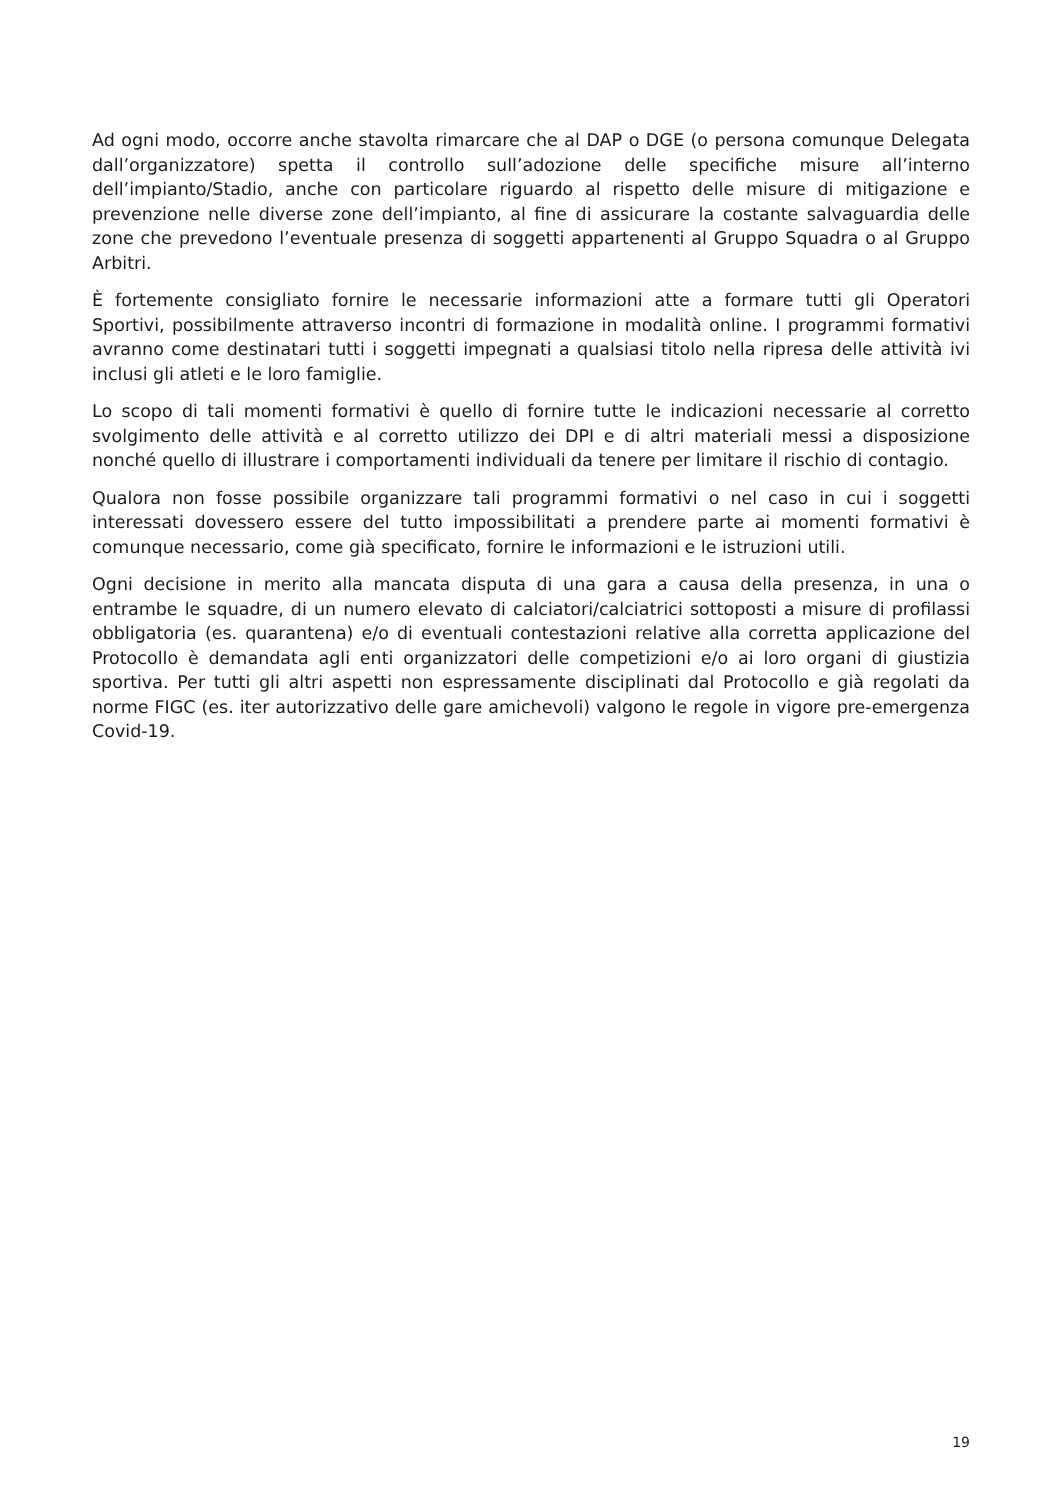Ad ogni modo, occorre anche stavolta rimarcare che al DAP o DGE (o persona comunque Delegata dall’organizzatore) spetta il controllo sull’adozione delle specifiche misure all’interno dell’impianto/Stadio, anche con particolare riguardo al rispetto delle misure di mitigazione e prevenzione nelle diverse zone dell’impianto, al fine di assicurare la costante salvaguardia delle zone che prevedono l’eventuale presenza di soggetti appartenenti al Gruppo Squadra o al Gruppo Arbitri.
È fortemente consigliato fornire le necessarie informazioni atte a formare tutti gli Operatori Sportivi, possibilmente attraverso incontri di formazione in modalità online. I programmi formativi avranno come destinatari tutti i soggetti impegnati a qualsiasi titolo nella ripresa delle attività ivi inclusi gli atleti e le loro famiglie.
Lo scopo di tali momenti formativi è quello di fornire tutte le indicazioni necessarie al corretto svolgimento delle attività e al corretto utilizzo dei DPI e di altri materiali messi a disposizione nonché quello di illustrare i comportamenti individuali da tenere per limitare il rischio di contagio.
Qualora non fosse possibile organizzare tali programmi formativi o nel caso in cui i soggetti interessati dovessero essere del tutto impossibilitati a prendere parte ai momenti formativi è comunque necessario, come già specificato, fornire le informazioni e le istruzioni utili.
Ogni decisione in merito alla mancata disputa di una gara a causa della presenza, in una o entrambe le squadre, di un numero elevato di calciatori/calciatrici sottoposti a misure di profilassi obbligatoria (es. quarantena) e/o di eventuali contestazioni relative alla corretta applicazione del Protocollo è demandata agli enti organizzatori delle competizioni e/o ai loro organi di giustizia sportiva. Per tutti gli altri aspetti non espressamente disciplinati dal Protocollo e già regolati da norme FIGC (es. iter autorizzativo delle gare amichevoli) valgono le regole in vigore pre-emergenza Covid-19.
19